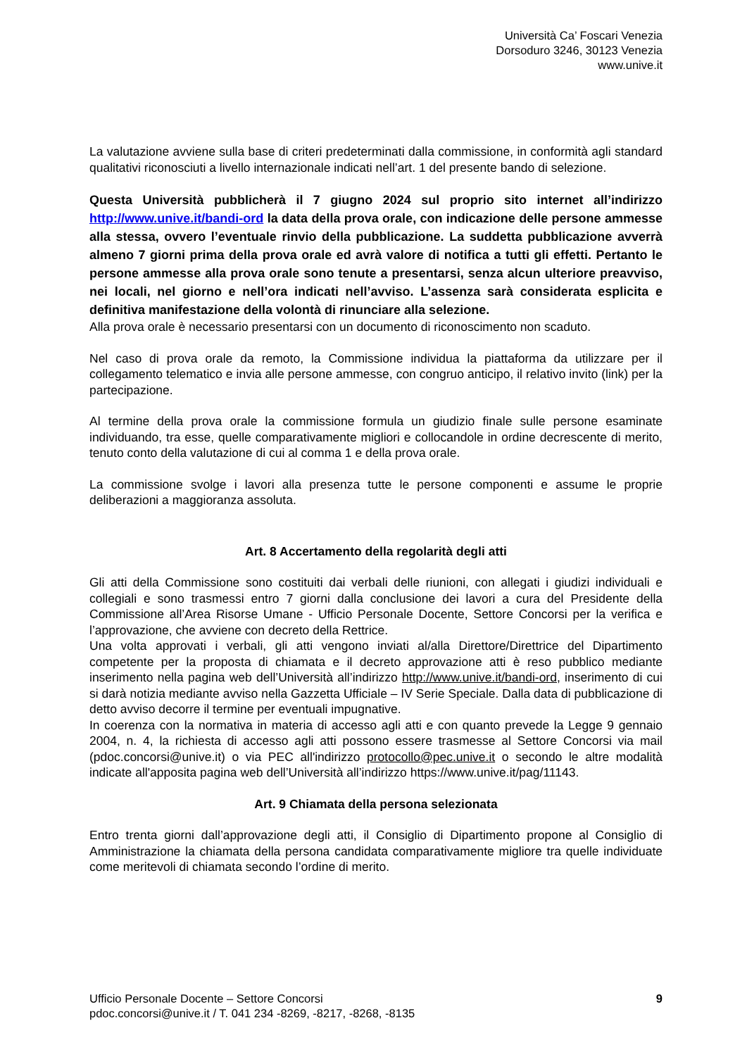Università Ca’ Foscari Venezia
Dorsoduro 3246, 30123 Venezia
www.unive.it
La valutazione avviene sulla base di criteri predeterminati dalla commissione, in conformità agli standard qualitativi riconosciuti a livello internazionale indicati nell’art. 1 del presente bando di selezione.
Questa Università pubblicherà il 7 giugno 2024 sul proprio sito internet all’indirizzo http://www.unive.it/bandi-ord la data della prova orale, con indicazione delle persone ammesse alla stessa, ovvero l’eventuale rinvio della pubblicazione. La suddetta pubblicazione avverrà almeno 7 giorni prima della prova orale ed avrà valore di notifica a tutti gli effetti. Pertanto le persone ammesse alla prova orale sono tenute a presentarsi, senza alcun ulteriore preavviso, nei locali, nel giorno e nell’ora indicati nell’avviso. L’assenza sarà considerata esplicita e definitiva manifestazione della volontà di rinunciare alla selezione.
Alla prova orale è necessario presentarsi con un documento di riconoscimento non scaduto.
Nel caso di prova orale da remoto, la Commissione individua la piattaforma da utilizzare per il collegamento telematico e invia alle persone ammesse, con congruo anticipo, il relativo invito (link) per la partecipazione.
Al termine della prova orale la commissione formula un giudizio finale sulle persone esaminate individuando, tra esse, quelle comparativamente migliori e collocandole in ordine decrescente di merito, tenuto conto della valutazione di cui al comma 1 e della prova orale.
La commissione svolge i lavori alla presenza tutte le persone componenti e assume le proprie deliberazioni a maggioranza assoluta.
Art. 8 Accertamento della regolarità degli atti
Gli atti della Commissione sono costituiti dai verbali delle riunioni, con allegati i giudizi individuali e collegiali e sono trasmessi entro 7 giorni dalla conclusione dei lavori a cura del Presidente della Commissione all’Area Risorse Umane - Ufficio Personale Docente, Settore Concorsi per la verifica e l’approvazione, che avviene con decreto della Rettrice.
Una volta approvati i verbali, gli atti vengono inviati al/alla Direttore/Direttrice del Dipartimento competente per la proposta di chiamata e il decreto approvazione atti è reso pubblico mediante inserimento nella pagina web dell’Università all’indirizzo http://www.unive.it/bandi-ord, inserimento di cui si darà notizia mediante avviso nella Gazzetta Ufficiale – IV Serie Speciale. Dalla data di pubblicazione di detto avviso decorre il termine per eventuali impugnative.
In coerenza con la normativa in materia di accesso agli atti e con quanto prevede la Legge 9 gennaio 2004, n. 4, la richiesta di accesso agli atti possono essere trasmesse al Settore Concorsi via mail (pdoc.concorsi@unive.it) o via PEC all'indirizzo protocollo@pec.unive.it o secondo le altre modalità indicate all'apposita pagina web dell’Università all’indirizzo https://www.unive.it/pag/11143.
Art. 9 Chiamata della persona selezionata
Entro trenta giorni dall’approvazione degli atti, il Consiglio di Dipartimento propone al Consiglio di Amministrazione la chiamata della persona candidata comparativamente migliore tra quelle individuate come meritevoli di chiamata secondo l’ordine di merito.
Ufficio Personale Docente – Settore Concorsi
pdoc.concorsi@unive.it / T. 041 234 -8269, -8217, -8268, -8135
9